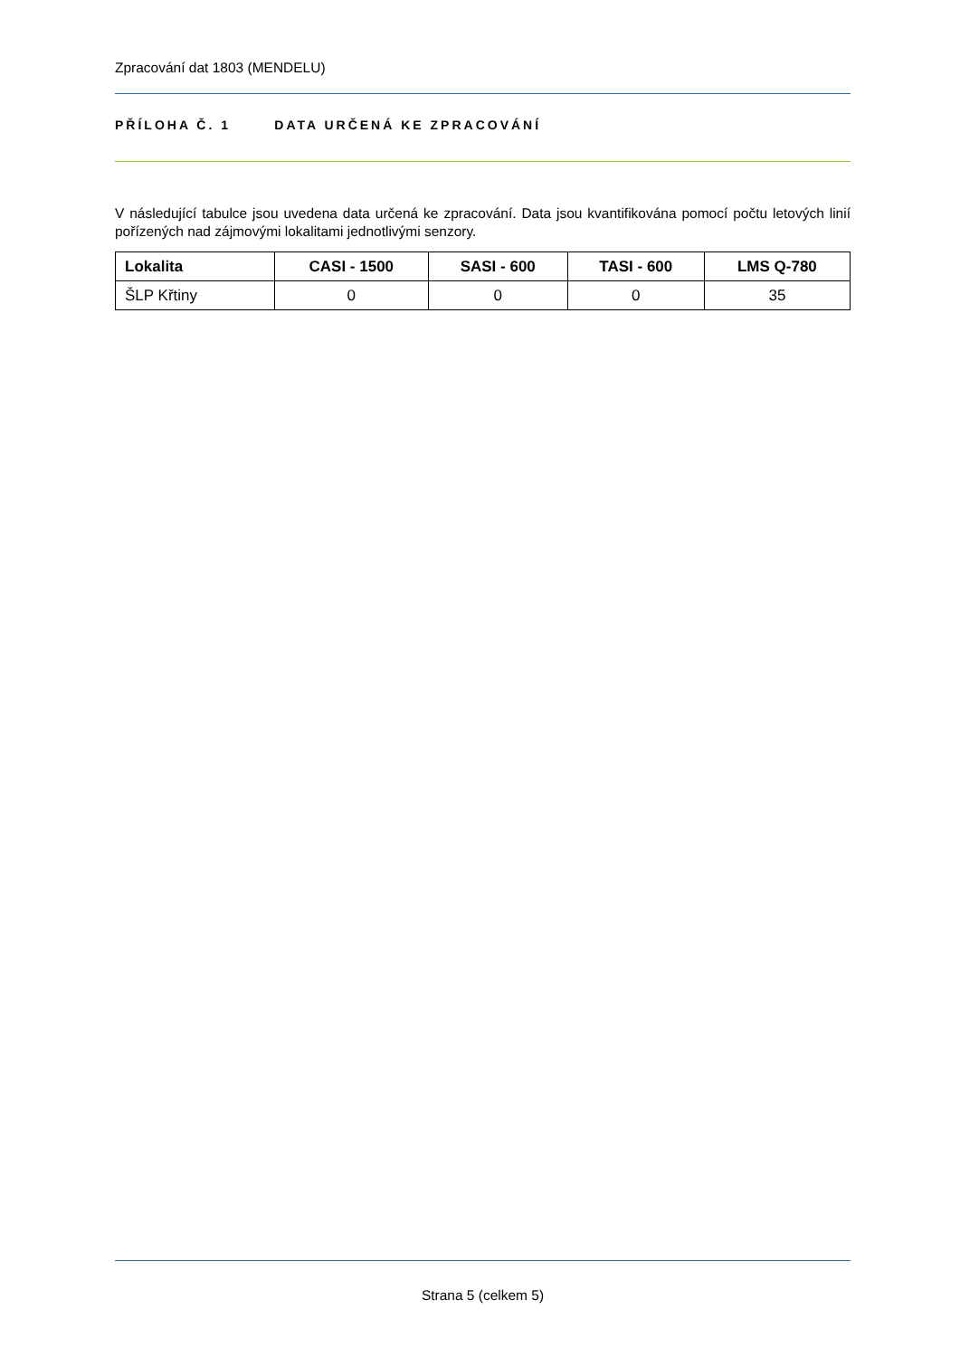Zpracování dat 1803 (MENDELU)
PŘÍLOHA Č. 1 DATA URČENÁ KE ZPRACOVÁNÍ
V následující tabulce jsou uvedena data určená ke zpracování. Data jsou kvantifikována pomocí počtu letových linií pořízených nad zájmovými lokalitami jednotlivými senzory.
| Lokalita | CASI - 1500 | SASI - 600 | TASI - 600 | LMS Q-780 |
| --- | --- | --- | --- | --- |
| ŠLP Křtiny | 0 | 0 | 0 | 35 |
Strana 5 (celkem 5)